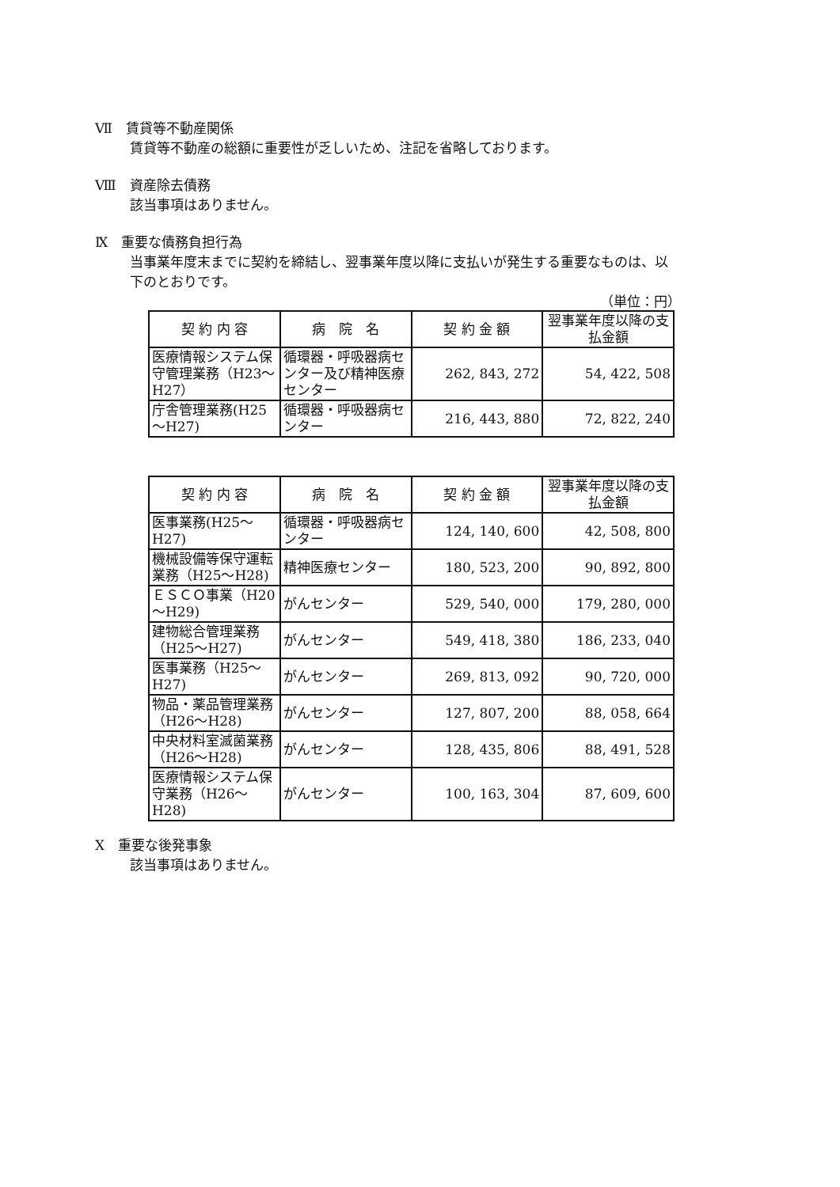Ⅶ　賃貸等不動産関係
賃貸等不動産の総額に重要性が乏しいため、注記を省略しております。
Ⅷ　資産除去債務
該当事項はありません。
Ⅸ　重要な債務負担行為
当事業年度末までに契約を締結し、翌事業年度以降に支払いが発生する重要なものは、以下のとおりです。
（単位：円）
| 契 約 内 容 | 病 院 名 | 契 約 金 額 | 翌事業年度以降の支払金額 |
| --- | --- | --- | --- |
| 医療情報システム保守管理業務（H23～H27） | 循環器・呼吸器病センター及び精神医療センター | 262, 843, 272 | 54, 422, 508 |
| 庁舎管理業務(H25～H27) | 循環器・呼吸器病センター | 216, 443, 880 | 72, 822, 240 |
| 契 約 内 容 | 病 院 名 | 契 約 金 額 | 翌事業年度以降の支払金額 |
| --- | --- | --- | --- |
| 医事業務(H25～H27) | 循環器・呼吸器病センター | 124, 140, 600 | 42, 508, 800 |
| 機械設備等保守運転業務（H25～H28) | 精神医療センター | 180, 523, 200 | 90, 892, 800 |
| ＥＳＣＯ事業（H20～H29) | がんセンター | 529, 540, 000 | 179, 280, 000 |
| 建物総合管理業務（H25～H27) | がんセンター | 549, 418, 380 | 186, 233, 040 |
| 医事業務（H25～H27) | がんセンター | 269, 813, 092 | 90, 720, 000 |
| 物品・薬品管理業務（H26～H28) | がんセンター | 127, 807, 200 | 88, 058, 664 |
| 中央材料室滅菌業務（H26～H28) | がんセンター | 128, 435, 806 | 88, 491, 528 |
| 医療情報システム保守業務（H26～H28) | がんセンター | 100, 163, 304 | 87, 609, 600 |
Ⅹ　重要な後発事象
該当事項はありません。